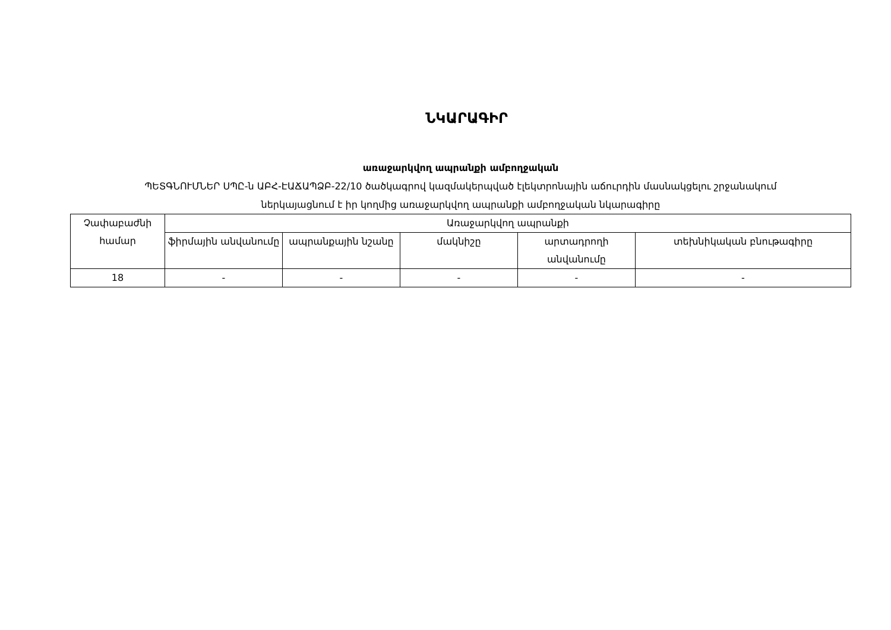ՆԿԱՐԱԳԻՐ
առաջարկվող ապրանքի ամբողջական
ՊԵՏԳՆՈՒՄՆԵՐ ՍՊԸ-ն ԱԲՀ-ԷԱՃԱՊՁԲ-22/10 ծածկագրով կազմակերպված էլեկտրոնային աճուրդին մասնակցելու շրջանակում
ներկայացնում է իր կողմից առաջարկվող ապրանքի ամբողջական նկարագիրը
| Չափաբաժնի համար | Առաջարկվող ապրանքի | | | | |
| --- | --- | --- | --- | --- | --- |
| | ֆիրմային անվանումը | ապրանքային նշանը | մակնիշը | արտադրողի անվանումը | տեխնիկական բնութագիրը |
| 18 | - | - | - | - | - |